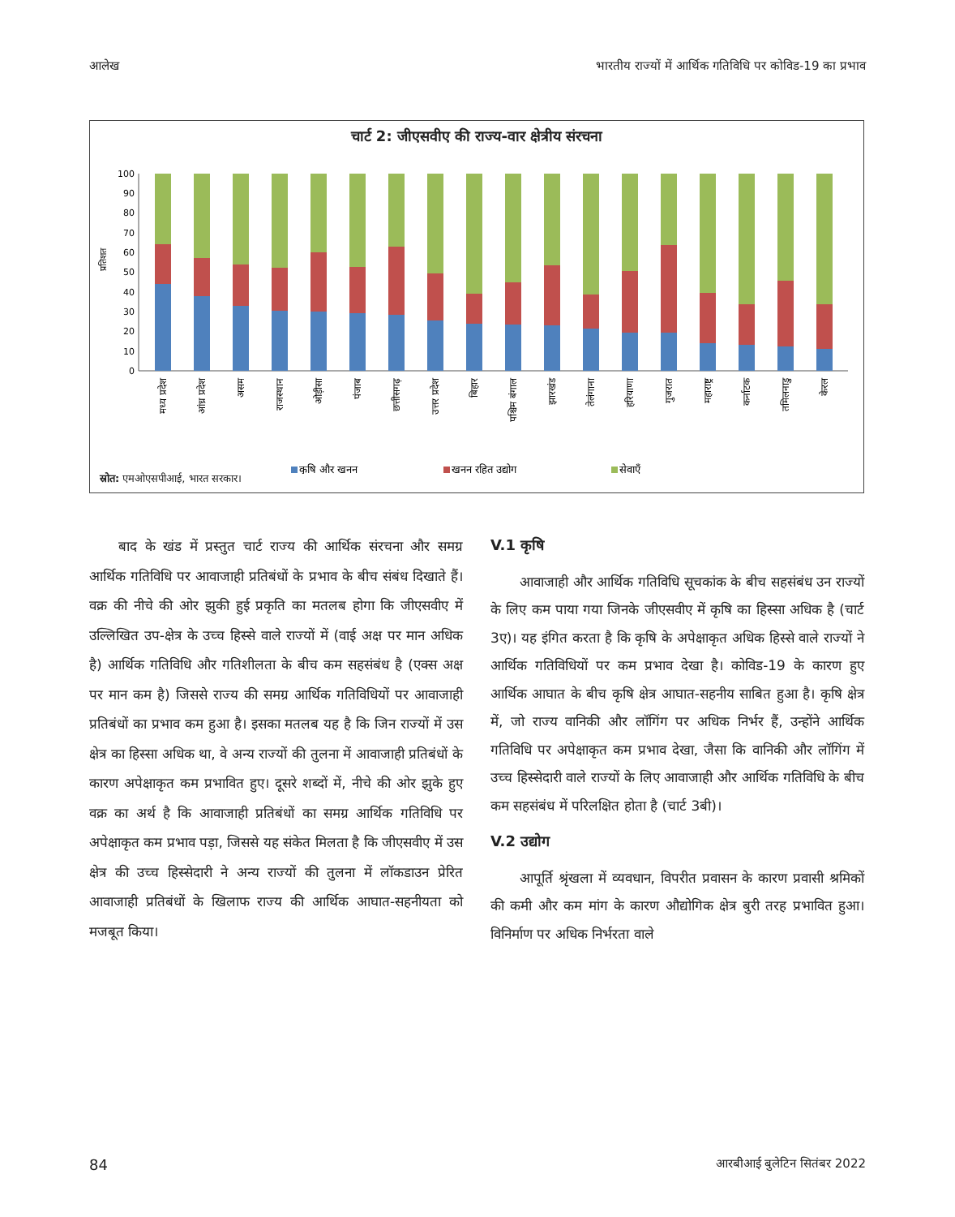आलेख भारतीय राज्यों में आर्थिक गतिविधि पर कोविड-19 का प्रभाव
चार्ट 2: जीएसवीए की राज्य-वार क्षेत्रीय संरचना
प्रतिशत
0
10
20
30
40
50
60
70
80
90
100
मध्य प्रदेश
आंध्र प्रदेश
असम
राजस्थान
ओड़ीसा
पंजाब
छत्तीसगढ़
उत्तर प्रदेश
बिहार
पश्चिम बंगाल
झारखंड
तेलंगाना
हरियाणा
गुजरात
महाराष्ट्र
कर्नाटक
तमिलनाडु
केरल
कृषि और खनन
खनन रहित उद्योग
सेवाएँ
स्रोत: एमओएसपीआई, भारत सरकार।
बाद के खंड में प्रस्तुत चार्ट राज्य की आर्थिक संरचना और समग्र आर्थिक गतिविधि पर आवाजाही प्रतिबंधों के प्रभाव के बीच संबंध दिखाते हैं। वक्र की नीचे की ओर झुकी हुई प्रकृति का मतलब होगा कि जीएसवीए में उल्लिखित उप-क्षेत्र के उच्च हिस्से वाले राज्यों में (वाई अक्ष पर मान अधिक है) आर्थिक गतिविधि और गतिशीलता के बीच कम सहसंबंध है (एक्स अक्ष पर मान कम है) जिससे राज्य की समग्र आर्थिक गतिविधियों पर आवाजाही प्रतिबंधों का प्रभाव कम हुआ है। इसका मतलब यह है कि जिन राज्यों में उस क्षेत्र का हिस्सा अधिक था, वे अन्य राज्यों की तुलना में आवाजाही प्रतिबंधों के कारण अपेक्षाकृत कम प्रभावित हुए। दूसरे शब्दों में, नीचे की ओर झुके हुए वक्र का अर्थ है कि आवाजाही प्रतिबंधों का समग्र आर्थिक गतिविधि पर अपेक्षाकृत कम प्रभाव पड़ा, जिससे यह संकेत मिलता है कि जीएसवीए में उस क्षेत्र की उच्च हिस्सेदारी ने अन्य राज्यों की तुलना में लॉकडाउन प्रेरित आवाजाही प्रतिबंधों के खिलाफ राज्य की आर्थिक आघात-सहनीयता को मजबूत किया।
V.1 कृषि
आवाजाही और आर्थिक गतिविधि सूचकांक के बीच सहसंबंध उन राज्यों के लिए कम पाया गया जिनके जीएसवीए में कृषि का हिस्सा अधिक है (चार्ट 3ए)। यह इंगित करता है कि कृषि के अपेक्षाकृत अधिक हिस्से वाले राज्यों ने आर्थिक गतिविधियों पर कम प्रभाव देखा है। कोविड-19 के कारण हुए आर्थिक आघात के बीच कृषि क्षेत्र आघात-सहनीय साबित हुआ है। कृषि क्षेत्र में, जो राज्य वानिकी और लॉगिंग पर अधिक निर्भर हैं, उन्होंने आर्थिक गतिविधि पर अपेक्षाकृत कम प्रभाव देखा, जैसा कि वानिकी और लॉगिंग में उच्च हिस्सेदारी वाले राज्यों के लिए आवाजाही और आर्थिक गतिविधि के बीच कम सहसंबंध में परिलक्षित होता है (चार्ट 3बी)।
V.2 उद्योग
आपूर्ति श्रृंखला में व्यवधान, विपरीत प्रवासन के कारण प्रवासी श्रमिकों की कमी और कम मांग के कारण औद्योगिक क्षेत्र बुरी तरह प्रभावित हुआ। विनिर्माण पर अधिक निर्भरता वाले
84 आरबीआई बुलेटिन सितंबर 2022